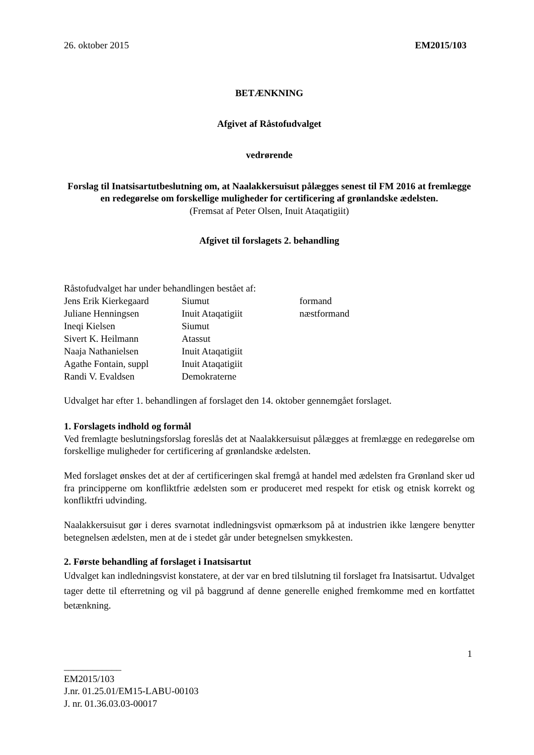26. oktober 2015 EM2015/103
BETÆNKNING
Afgivet af Råstofudvalget
vedrørende
Forslag til Inatsisartutbeslutning om, at Naalakkersuisut pålægges senest til FM 2016 at fremlægge en redegørelse om forskellige muligheder for certificering af grønlandske ædelsten.
(Fremsat af Peter Olsen, Inuit Ataqatigiit)
Afgivet til forslagets 2. behandling
Råstofudvalget har under behandlingen bestået af:
| Jens Erik Kierkegaard | Siumut | formand |
| Juliane Henningsen | Inuit Ataqatigiit | næstformand |
| Ineqi Kielsen | Siumut | |
| Sivert K. Heilmann | Atassut | |
| Naaja Nathanielsen | Inuit Ataqatigiit | |
| Agathe Fontain, suppl | Inuit Ataqatigiit | |
| Randi V. Evaldsen | Demokraterne | |
Udvalget har efter 1. behandlingen af forslaget den 14. oktober gennemgået forslaget.
1. Forslagets indhold og formål
Ved fremlagte beslutningsforslag foreslås det at Naalakkersuisut pålægges at fremlægge en redegørelse om forskellige muligheder for certificering af grønlandske ædelsten.
Med forslaget ønskes det at der af certificeringen skal fremgå at handel med ædelsten fra Grønland sker ud fra principperne om konfliktfrie ædelsten som er produceret med respekt for etisk og etnisk korrekt og konfliktfri udvinding.
Naalakkersuisut gør i deres svarnotat indledningsvist opmærksom på at industrien ikke længere benytter betegnelsen ædelsten, men at de i stedet går under betegnelsen smykkesten.
2. Første behandling af forslaget i Inatsisartut
Udvalget kan indledningsvist konstatere, at der var en bred tilslutning til forslaget fra Inatsisartut. Udvalget tager dette til efterretning og vil på baggrund af denne generelle enighed fremkomme med en kortfattet betænkning.
1
____________
EM2015/103
J.nr. 01.25.01/EM15-LABU-00103
J. nr. 01.36.03.03-00017